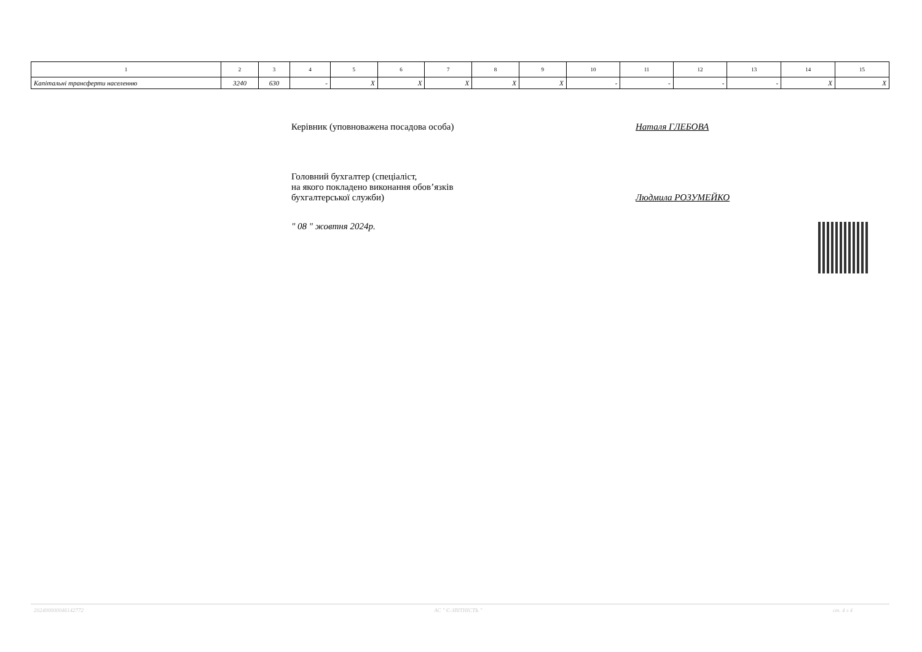| 1 | 2 | 3 | 4 | 5 | 6 | 7 | 8 | 9 | 10 | 11 | 12 | 13 | 14 | 15 |
| --- | --- | --- | --- | --- | --- | --- | --- | --- | --- | --- | --- | --- | --- | --- |
| Капітальні трансферти населенню | 3240 | 630 | - | X | X | X | X | X | - | - | - | - | X | X |
Керівник (уповноважена посадова особа)
Наталя ГЛЕБОВА
Головний бухгалтер (спеціаліст,
на якого покладено виконання обов’язків
бухгалтерської служби)
Людмила РОЗУМЕЙКО
" 08 " жовтня 2024р.
202400000046142772 АС " Є-ЗВІТНІСТЬ " ст. 4 з 4